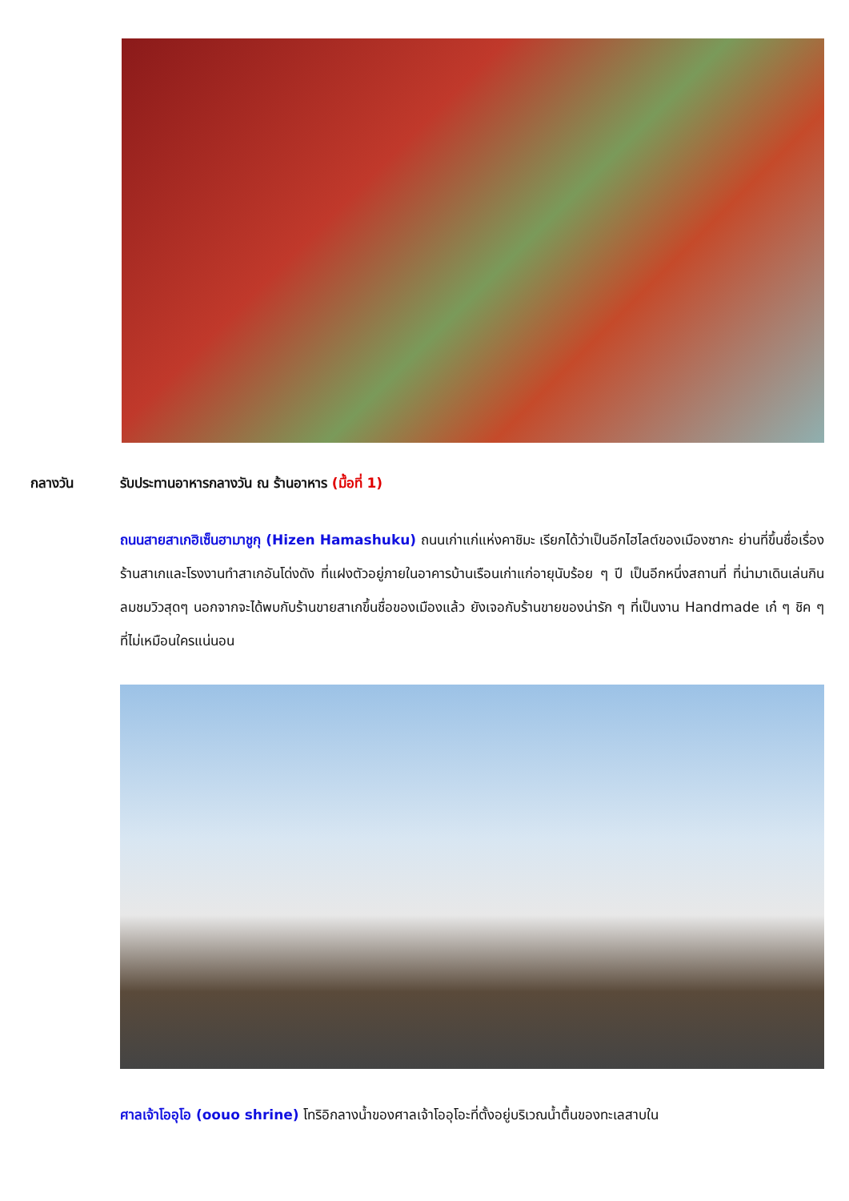กลางวัน รับประทานอาหารกลางวัน ณ ร้านอาหาร (มื้อที่ 1)
ถนนสายสาเกฮิเซ็นฮามาชูกุ (Hizen Hamashuku) ถนนเก่าแก่แห่งคาชิมะ เรียกได้ว่าเป็นอีกไฮไลต์ของเมืองซากะ ย่านที่ขึ้นชื่อเรื่องร้านสาเกและโรงงานทำสาเกอันโด่งดัง ที่แฝงตัวอยู่ภายในอาคารบ้านเรือนเก่าแก่อายุนับร้อย ๆ ปี เป็นอีกหนึ่งสถานที่ ที่น่ามาเดินเล่นกินลมชมวิวสุดๆ นอกจากจะได้พบกับร้านขายสาเกขึ้นชื่อของเมืองแล้ว ยังเจอกับร้านขายของน่ารัก ๆ ที่เป็นงาน Handmade เก๋ ๆ ชิค ๆ ที่ไม่เหมือนใครแน่นอน
ศาลเจ้าโออุโอ (oouo shrine) โทริอิกลางน้ำของศาลเจ้าโออุโอะที่ตั้งอยู่บริเวณน้ำตื้นของทะเลสาบใน